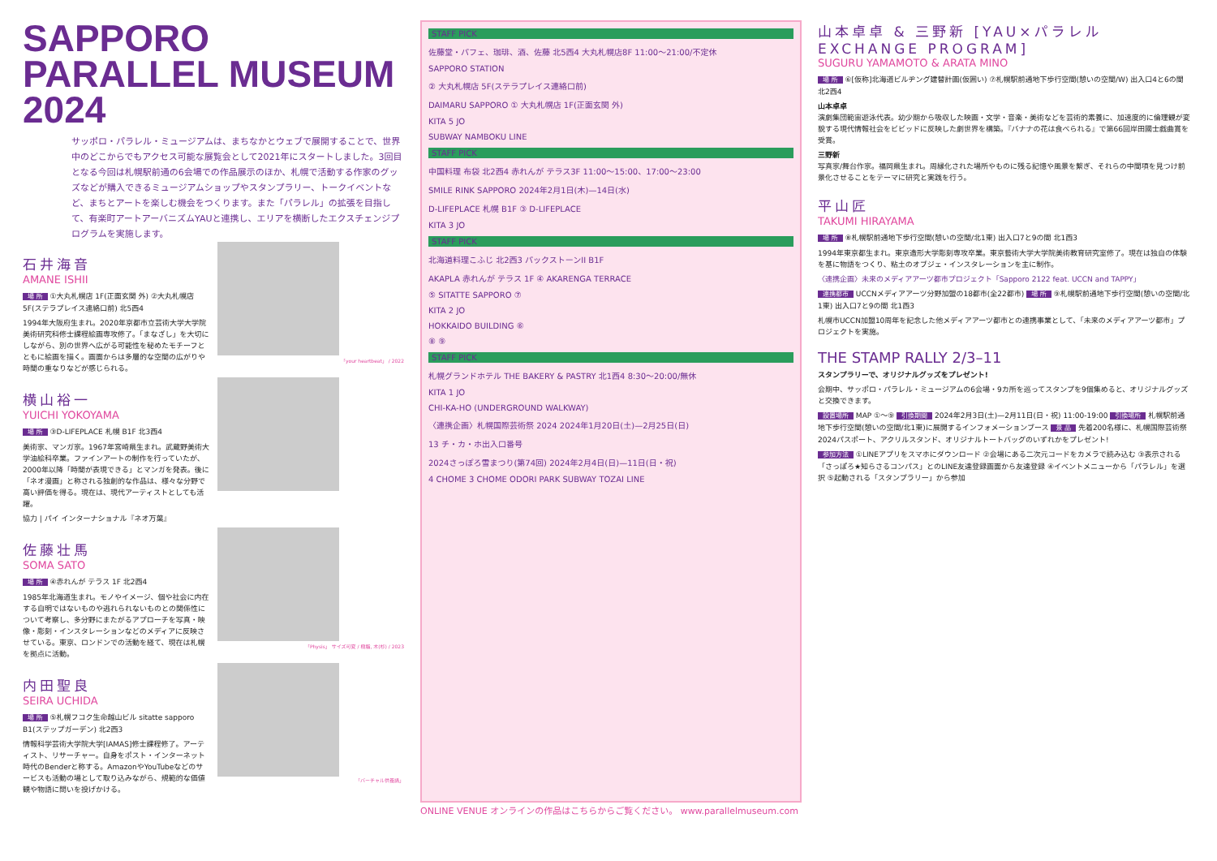SAPPORO
PARALLEL MUSEUM
2024
サッポロ・パラレル・ミュージアムは、まちなかとウェブで展開することで、世界中のどこからでもアクセス可能な展覧会として2021年にスタートしました。3回目となる今回は札幌駅前通の6会場での作品展示のほか、札幌で活動する作家のグッズなどが購入できるミュージアムショップやスタンプラリー、トークイベントなど、まちとアートを楽しむ機会をつくります。また「パラレル」の拡張を目指して、有楽町アートアーバニズムYAUと連携し、エリアを横断したエクスチェンジプログラムを実施します。
石井海音
AMANE ISHII
場 所 ①大丸札幌店 1F(正面玄関 外) ②大丸札幌店 5F(ステラプレイス連絡口前) 北5西4
1994年大阪府生まれ。2020年京都市立芸術大学大学院美術研究科修士課程絵画専攻修了。「まなざし」を大切にしながら、別の世界へ広がる可能性を秘めたモチーフとともに絵画を描く。画面からは多層的な空間の広がりや時間の重なりなどが感じられる。
「your heartbeat」 / 2022
横山裕一
YUICHI YOKOYAMA
場 所 ③D-LIFEPLACE 札幌 B1F 北3西4
美術家、マンガ家。1967年宮崎県生まれ。武蔵野美術大学油絵科卒業。ファインアートの制作を行っていたが、2000年以降「時間が表現できる」とマンガを発表。後に「ネオ漫画」と称される独創的な作品は、様々な分野で高い評価を得る。現在は、現代アーティストとしても活躍。
協力 | パイ インターナショナル『ネオ万葉』
佐藤壮馬
SOMA SATO
場 所 ④赤れんが テラス 1F 北2西4
1985年北海道生まれ。モノやイメージ、個や社会に内在する自明ではないものや逃れられないものとの関係性について考察し、多分野にまたがるアプローチを写真・映像・彫刻・インスタレーションなどのメディアに反映させている。東京、ロンドンでの活動を経て、現在は札幌を拠点に活動。
「Physis」 サイズ可変 / 樹脂, 木(杉) / 2023
内田聖良
SEIRA UCHIDA
場 所 ⑤札幌フコク生命越山ビル sitatte sapporo B1(ステップガーデン) 北2西3
情報科学芸術大学院大学[IAMAS]修士課程修了。アーティスト、リサーチャー。自身をポスト・インターネット時代のBenderと称する。AmazonやYouTubeなどのサービスも活動の場として取り込みながら、規範的な価値観や物語に問いを投げかける。
「バーチャル供養講」
STAFF PICK
佐藤堂・パフェ、珈琲、酒、佐藤 北5西4 大丸札幌店8F 11:00〜21:00/不定休
SAPPORO STATION
② 大丸札幌店 5F(ステラプレイス連絡口前)
DAIMARU SAPPORO ① 大丸札幌店 1F(正面玄関 外)
KITA 5 JO
SUBWAY NAMBOKU LINE
STAFF PICK
中国料理 布袋 北2西4 赤れんが テラス3F 11:00〜15:00、17:00〜23:00
SMILE RINK SAPPORO 2024年2月1日(木)—14日(水)
D-LIFEPLACE 札幌 B1F ③ D-LIFEPLACE
KITA 3 JO
STAFF PICK
北海道料理こふじ 北2西3 パックストーンII B1F
AKAPLA 赤れんが テラス 1F ④ AKARENGA TERRACE
⑤ SITATTE SAPPORO ⑦
KITA 2 JO
HOKKAIDO BUILDING ⑥
⑧ ⑨
STAFF PICK
札幌グランドホテル THE BAKERY & PASTRY 北1西4 8:30〜20:00/無休
KITA 1 JO
CHI-KA-HO (UNDERGROUND WALKWAY)
〈連携企画〉札幌国際芸術祭 2024 2024年1月20日(土)—2月25日(日)
13 チ・カ・ホ出入口番号
2024さっぽろ雪まつり(第74回) 2024年2月4日(日)—11日(日・祝)
4 CHOME 3 CHOME ODORI PARK SUBWAY TOZAI LINE
ONLINE VENUE オンラインの作品はこちらからご覧ください。 www.parallelmuseum.com
山本卓卓 & 三野新 [YAU×パラレル EXCHANGE PROGRAM]
SUGURU YAMAMOTO & ARATA MINO
場 所 ⑥[仮称]北海道ビルヂング建替計画(仮囲い) ⑦札幌駅前通地下歩行空間(憩いの空間/W) 出入口4と6の間 北2西4
山本卓卓
演劇集団範宙遊泳代表。幼少期から吸収した映画・文学・音楽・美術などを芸術的素養に、加速度的に倫理観が変貌する現代情報社会をビビッドに反映した劇世界を構築。『バナナの花は食べられる』で第66回岸田國士戯曲賞を受賞。
三野新
写真家/舞台作家。福岡県生まれ。周縁化された場所やものに残る記憶や風景を繋ぎ、それらの中間項を見つけ前景化させることをテーマに研究と実践を行う。
平山匠
TAKUMI HIRAYAMA
場 所 ⑧札幌駅前通地下歩行空間(憩いの空間/北1東) 出入口7と9の間 北1西3
1994年東京都生まれ。東京造形大学彫刻専攻卒業。東京藝術大学大学院美術教育研究室修了。現在は独自の体験を基に物語をつくり、粘土のオブジェ・インスタレーションを主に制作。
〈連携企画〉未来のメディアアーツ都市プロジェクト「Sapporo 2122 feat. UCCN and TAPPY」
連携都市 UCCNメディアアーツ分野加盟の18都市(全22都市) 場 所 ⑨札幌駅前通地下歩行空間(憩いの空間/北1東) 出入口7と9の間 北1西3
札幌市UCCN加盟10周年を記念した他メディアアーツ都市との連携事業として、「未来のメディアアーツ都市」プロジェクトを実施。
THE STAMP RALLY 2/3–11
スタンプラリーで、オリジナルグッズをプレゼント!
会期中、サッポロ・パラレル・ミュージアムの6会場・9カ所を巡ってスタンプを9個集めると、オリジナルグッズと交換できます。
設置場所 MAP ①〜⑨ 引換期間 2024年2月3日(土)—2月11日(日・祝) 11:00-19:00 引換場所 札幌駅前通地下歩行空間(憩いの空間/北1東)に展開するインフォメーションブース 景 品 先着200名様に、札幌国際芸術祭2024パスポート、アクリルスタンド、オリジナルトートバッグのいずれかをプレゼント!
参加方法 ①LINEアプリをスマホにダウンロード ②会場にある二次元コードをカメラで読み込む ③表示される「さっぽろ★知らさるコンパス」とのLINE友達登録画面から友達登録 ④イベントメニューから「パラレル」を選択 ⑤起動される「スタンプラリー」から参加